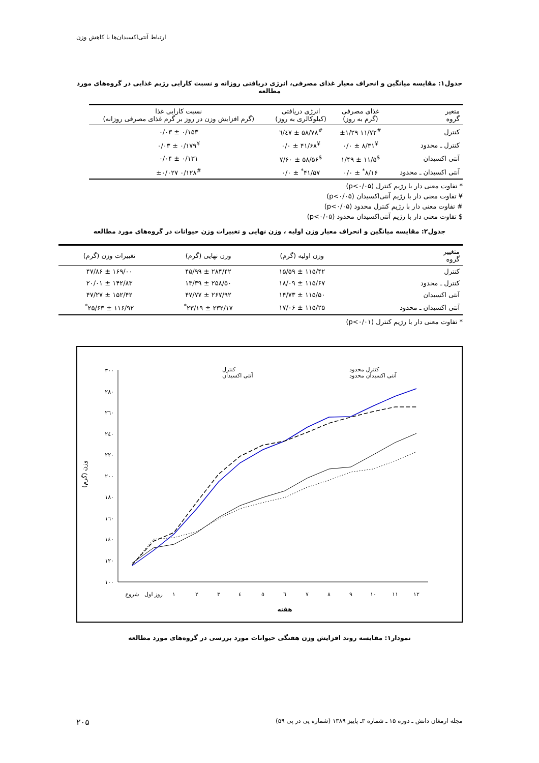ارتباط آنتی‌اکسیدان‌ها با کاهش وزن
جدول۱: مقایسه میانگین و انحراف معیار غذای مصرفی، انرژی دریافتی روزانه و نسبت کارایی رژیم غذایی در گروه‌های مورد مطالعه
| متغیر گروه | غذای مصرفی (گرم به روز) | انرژی دریافتی (کیلوکالری به روز) | نسبت کارایی غذا (گرم افزایش وزن در روز بر گرم غذای مصرفی روزانه) |
| --- | --- | --- | --- |
| کنترل | ۱۱/۷۲<sup>#</sup> ±۱/۲۹ | ۵۸/۷۸<sup>#</sup> ± ٦/٤٧ | ۰/۱۵۳ ± ۰/۰۳ |
| کنترل ـ محدود | ۸/۳۱<sup>¥</sup> ± ۰/۰ | ۴۱/۶۸<sup>¥</sup> ± ۰/۰ | ۰/۱۷۹<sup>¥</sup> ± ۰/۰۳ |
| آنتی اکسیدان | ۱۱/۵<sup>$</sup> ± ۱/۴۹ | ۵۸/۵۶<sup>$</sup> ± ۷/۶۰ | ۰/۱۳۱ ± ۰/۰۴ |
| آنتی اکسیدان ـ محدود | ۸/۱۶<sup>*</sup> ± ۰/۰ | ۴۱/۵۷<sup>*</sup> ± ۰/۰ | ۰/۱۲۸<sup>#</sup> ±۰/۰۲۷ |
* تفاوت معنی دار با رژیم کنترل (p<۰/۰۵)
¥ تفاوت معنی دار با رژیم آنتی‌اکسیدان (p<۰/۰۵)
# تفاوت معنی دار با رژیم کنترل محدود (p<۰/۰۵)
$ تفاوت معنی دار با رژیم آنتی‌اکسیدان محدود (p<۰/۰۵)
جدول۲: مقایسه میانگین و انحراف معیار وزن اولیه ، وزن نهایی و تغییرات وزن حیوانات در گروه‌های مورد مطالعه
| متغییر گروه | وزن اولیه (گرم) | وزن نهایی (گرم) | تغییرات وزن (گرم) |
| --- | --- | --- | --- |
| کنترل | ۱۱۵/۴۲ ± ۱۵/۵۹ | ۲۸۴/۴۲ ± ۴۵/۹۹ | ۱۶۹/۰۰ ± ۴۷/۸۶ |
| کنترل ـ محدود | ۱۱۵/۶۷ ± ۱۸/۰۹ | ۲۵۸/۵۰ ± ۱۳/۳۹ | ۱۴۲/۸۳ ± ۲۰/۰۱ |
| آنتی اکسیدان | ۱۱۵/۵۰ ± ۱۴/۷۳ | ۲۶۷/۹۲ ± ۴۷/۷۷ | ۱۵۲/۴۲ ± ۴۷/۲۷ |
| آنتی اکسیدان ـ محدود | ۱۱۵/۲۵ ± ۱۷/۰۶ | ۲۳۲/۱۷ ± ۲۳/۱۹<sup>*</sup> | ۱۱۶/۹۲ ± ۲۵/۶۳<sup>*</sup> |
* تفاوت معنی دار با رژیم کنترل (p<۰/۰۱)
۳۰۰
۲۸۰
۲٦۰
۲٤۰
۲۲۰
۲۰۰
۱۸۰
۱٦۰
۱٤۰
۱۲۰
۱۰۰
شروع
روز اول
۱
۲
۳
٤
٥
٦
۷
۸
۹
۱۰
۱۱
۱۲
هفته
وزن (گرم)
کنترل
آنتی اکسیدان
کنترل محدود
آنتی اکسیدان محدود
نمودار۱: مقایسه روند افزایش وزن هفتگی حیوانات مورد بررسی در گروه‌های مورد مطالعه
مجله ارمغان دانش ـ دوره ۱۵ ـ شماره ۳ـ پاییز ۱۳۸۹ (شماره پی در پی ۵۹) ۲۰۵